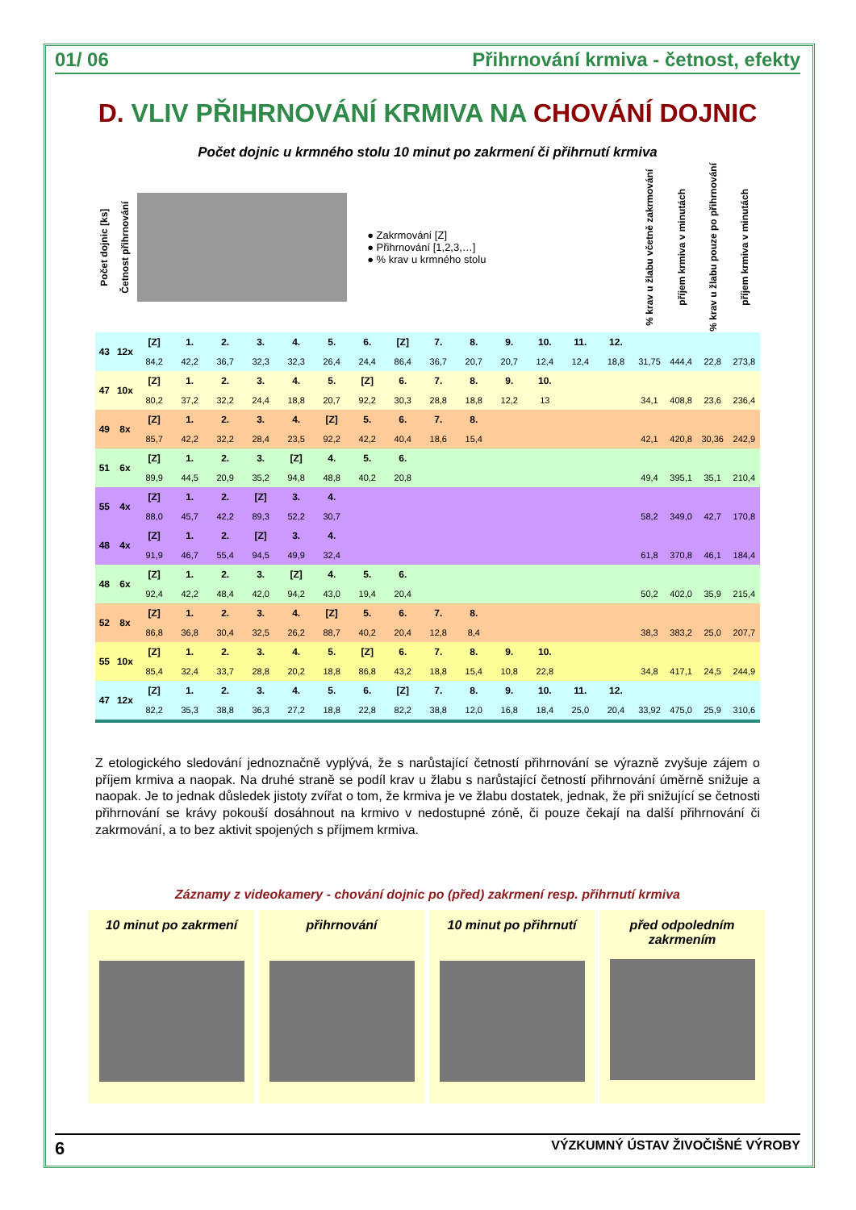01/ 06 Přihrnování krmiva - četnost, efekty
D. VLIV PŘIHRNOVÁNÍ KRMIVA NA CHOVÁNÍ DOJNIC
Počet dojnic u krmného stolu 10 minut po zakrmení či přihrnutí krmiva
| Počet dojnic [ks] | Četnost přihrnování | ● Zakrmování [Z] ● Přihrnování [1,2,3,…] ● % krav u krmného stolu | | | | | | | | | | | | | | % krav u žlabu včetně zakrmování | příjem krmiva v minutách | % krav u žlabu pouze po přihrnování | příjem krmiva v minutách |
| --- | --- | --- | --- | --- | --- | --- | --- | --- | --- | --- | --- | --- | --- | --- | --- | --- | --- | --- | --- |
| 43 | 12x | [Z] | 1. | 2. | 3. | 4. | 5. | 6. | [Z] | 7. | 8. | 9. | 10. | 11. | 12. | | | | |
| | | 84,2 | 42,2 | 36,7 | 32,3 | 32,3 | 26,4 | 24,4 | 86,4 | 36,7 | 20,7 | 20,7 | 12,4 | 12,4 | 18,8 | 31,75 | 444,4 | 22,8 | 273,8 |
| 47 | 10x | [Z] | 1. | 2. | 3. | 4. | 5. | [Z] | 6. | 7. | 8. | 9. | 10. | | | | | | |
| | | 80,2 | 37,2 | 32,2 | 24,4 | 18,8 | 20,7 | 92,2 | 30,3 | 28,8 | 18,8 | 12,2 | 13 | | | 34,1 | 408,8 | 23,6 | 236,4 |
| 49 | 8x | [Z] | 1. | 2. | 3. | 4. | [Z] | 5. | 6. | 7. | 8. | | | | | | | | |
| | | 85,7 | 42,2 | 32,2 | 28,4 | 23,5 | 92,2 | 42,2 | 40,4 | 18,6 | 15,4 | | | | | 42,1 | 420,8 | 30,36 | 242,9 |
| 51 | 6x | [Z] | 1. | 2. | 3. | [Z] | 4. | 5. | 6. | | | | | | | | | | |
| | | 89,9 | 44,5 | 20,9 | 35,2 | 94,8 | 48,8 | 40,2 | 20,8 | | | | | | | 49,4 | 395,1 | 35,1 | 210,4 |
| 55 | 4x | [Z] | 1. | 2. | [Z] | 3. | 4. | | | | | | | | | | | | |
| | | 88,0 | 45,7 | 42,2 | 89,3 | 52,2 | 30,7 | | | | | | | | | 58,2 | 349,0 | 42,7 | 170,8 |
| 48 | 4x | [Z] | 1. | 2. | [Z] | 3. | 4. | | | | | | | | | | | | |
| | | 91,9 | 46,7 | 55,4 | 94,5 | 49,9 | 32,4 | | | | | | | | | 61,8 | 370,8 | 46,1 | 184,4 |
| 48 | 6x | [Z] | 1. | 2. | 3. | [Z] | 4. | 5. | 6. | | | | | | | | | | |
| | | 92,4 | 42,2 | 48,4 | 42,0 | 94,2 | 43,0 | 19,4 | 20,4 | | | | | | | 50,2 | 402,0 | 35,9 | 215,4 |
| 52 | 8x | [Z] | 1. | 2. | 3. | 4. | [Z] | 5. | 6. | 7. | 8. | | | | | | | | |
| | | 86,8 | 36,8 | 30,4 | 32,5 | 26,2 | 88,7 | 40,2 | 20,4 | 12,8 | 8,4 | | | | | 38,3 | 383,2 | 25,0 | 207,7 |
| 55 | 10x | [Z] | 1. | 2. | 3. | 4. | 5. | [Z] | 6. | 7. | 8. | 9. | 10. | | | | | | |
| | | 85,4 | 32,4 | 33,7 | 28,8 | 20,2 | 18,8 | 86,8 | 43,2 | 18,8 | 15,4 | 10,8 | 22,8 | | | 34,8 | 417,1 | 24,5 | 244,9 |
| 47 | 12x | [Z] | 1. | 2. | 3. | 4. | 5. | 6. | [Z] | 7. | 8. | 9. | 10. | 11. | 12. | | | | |
| | | 82,2 | 35,3 | 38,8 | 36,3 | 27,2 | 18,8 | 22,8 | 82,2 | 38,8 | 12,0 | 16,8 | 18,4 | 25,0 | 20,4 | 33,92 | 475,0 | 25,9 | 310,6 |
Z etologického sledování jednoznačně vyplývá, že s narůstající četností přihrnování se výrazně zvyšuje zájem o příjem krmiva a naopak. Na druhé straně se podíl krav u žlabu s narůstající četností přihrnování úměrně snižuje a naopak. Je to jednak důsledek jistoty zvířat o tom, že krmiva je ve žlabu dostatek, jednak, že při snižující se četnosti přihrnování se krávy pokouší dosáhnout na krmivo v nedostupné zóně, či pouze čekají na další přihrnování či zakrmování, a to bez aktivit spojených s příjmem krmiva.
Záznamy z videokamery - chování dojnic po (před) zakrmení resp. přihrnutí krmiva
10 minut po zakrmení přihrnování 10 minut po přihrnutí před odpoledním zakrmením
6 VÝZKUMNÝ ÚSTAV ŽIVOČIŠNÉ VÝROBY